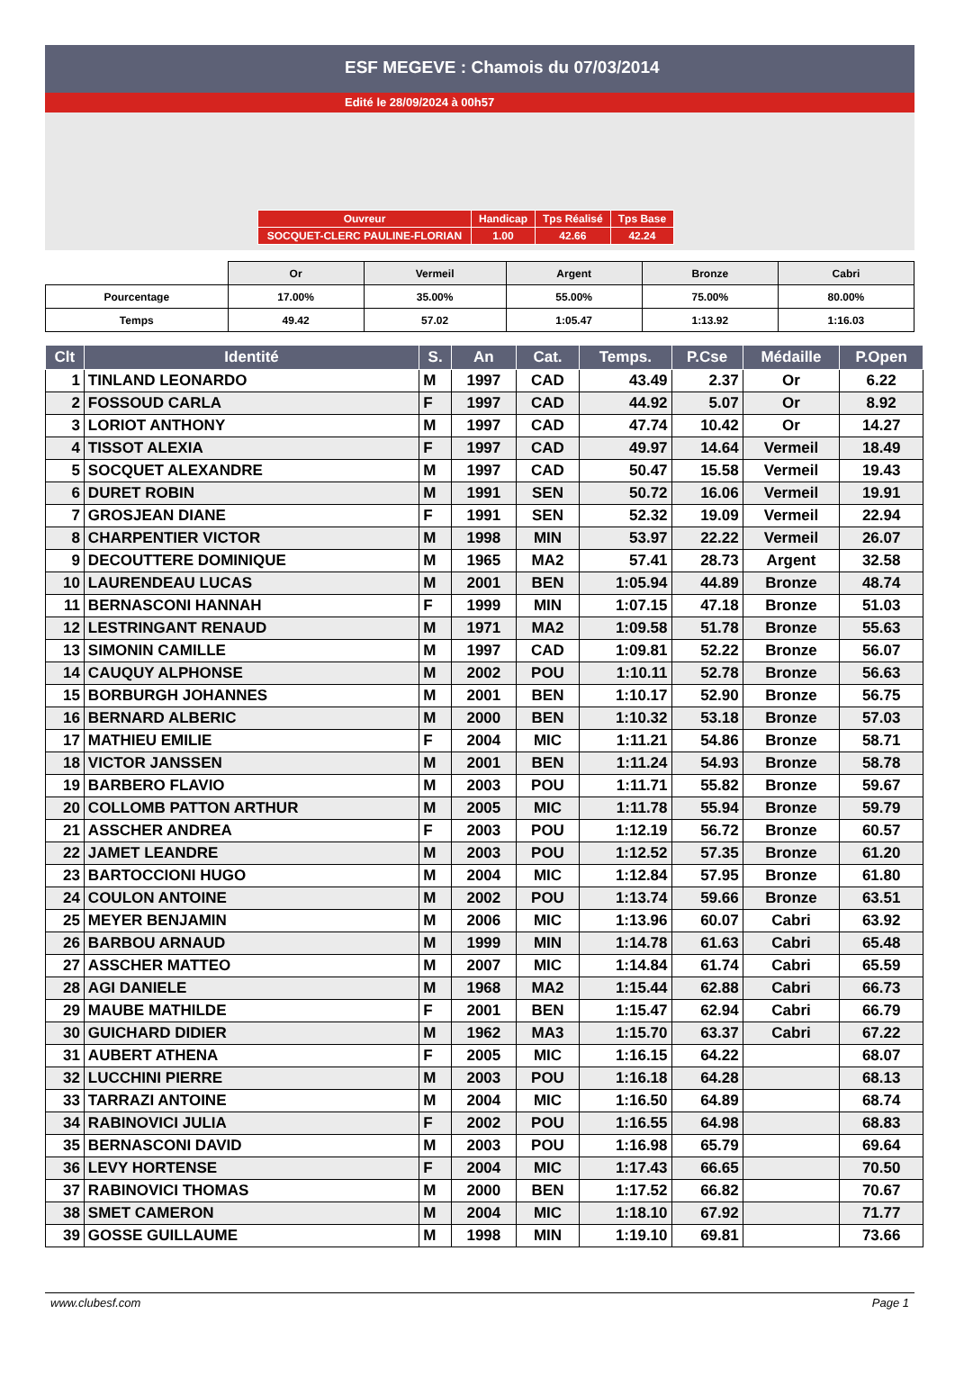ESF MEGEVE : Chamois du 07/03/2014
Edité le 28/09/2024 à 00h57
| Ouvreur | Handicap | Tps Réalisé | Tps Base |
| SOCQUET-CLERC PAULINE-FLORIAN | 1.00 | 42.66 | 42.24 |
| | Or | Vermeil | Argent | Bronze | Cabri |
| Pourcentage | 17.00% | 35.00% | 55.00% | 75.00% | 80.00% |
| Temps | 49.42 | 57.02 | 1:05.47 | 1:13.92 | 1:16.03 |
| Clt | Identité | S. | An | Cat. | Temps. | P.Cse | Médaille | P.Open |
| --- | --- | --- | --- | --- | --- | --- | --- | --- |
| 1 | TINLAND LEONARDO | M | 1997 | CAD | 43.49 | 2.37 | Or | 6.22 |
| 2 | FOSSOUD CARLA | F | 1997 | CAD | 44.92 | 5.07 | Or | 8.92 |
| 3 | LORIOT ANTHONY | M | 1997 | CAD | 47.74 | 10.42 | Or | 14.27 |
| 4 | TISSOT ALEXIA | F | 1997 | CAD | 49.97 | 14.64 | Vermeil | 18.49 |
| 5 | SOCQUET ALEXANDRE | M | 1997 | CAD | 50.47 | 15.58 | Vermeil | 19.43 |
| 6 | DURET ROBIN | M | 1991 | SEN | 50.72 | 16.06 | Vermeil | 19.91 |
| 7 | GROSJEAN DIANE | F | 1991 | SEN | 52.32 | 19.09 | Vermeil | 22.94 |
| 8 | CHARPENTIER VICTOR | M | 1998 | MIN | 53.97 | 22.22 | Vermeil | 26.07 |
| 9 | DECOUTTERE DOMINIQUE | M | 1965 | MA2 | 57.41 | 28.73 | Argent | 32.58 |
| 10 | LAURENDEAU LUCAS | M | 2001 | BEN | 1:05.94 | 44.89 | Bronze | 48.74 |
| 11 | BERNASCONI HANNAH | F | 1999 | MIN | 1:07.15 | 47.18 | Bronze | 51.03 |
| 12 | LESTRINGANT RENAUD | M | 1971 | MA2 | 1:09.58 | 51.78 | Bronze | 55.63 |
| 13 | SIMONIN CAMILLE | M | 1997 | CAD | 1:09.81 | 52.22 | Bronze | 56.07 |
| 14 | CAUQUY ALPHONSE | M | 2002 | POU | 1:10.11 | 52.78 | Bronze | 56.63 |
| 15 | BORBURGH JOHANNES | M | 2001 | BEN | 1:10.17 | 52.90 | Bronze | 56.75 |
| 16 | BERNARD ALBERIC | M | 2000 | BEN | 1:10.32 | 53.18 | Bronze | 57.03 |
| 17 | MATHIEU EMILIE | F | 2004 | MIC | 1:11.21 | 54.86 | Bronze | 58.71 |
| 18 | VICTOR JANSSEN | M | 2001 | BEN | 1:11.24 | 54.93 | Bronze | 58.78 |
| 19 | BARBERO FLAVIO | M | 2003 | POU | 1:11.71 | 55.82 | Bronze | 59.67 |
| 20 | COLLOMB PATTON ARTHUR | M | 2005 | MIC | 1:11.78 | 55.94 | Bronze | 59.79 |
| 21 | ASSCHER ANDREA | F | 2003 | POU | 1:12.19 | 56.72 | Bronze | 60.57 |
| 22 | JAMET LEANDRE | M | 2003 | POU | 1:12.52 | 57.35 | Bronze | 61.20 |
| 23 | BARTOCCIONI HUGO | M | 2004 | MIC | 1:12.84 | 57.95 | Bronze | 61.80 |
| 24 | COULON ANTOINE | M | 2002 | POU | 1:13.74 | 59.66 | Bronze | 63.51 |
| 25 | MEYER BENJAMIN | M | 2006 | MIC | 1:13.96 | 60.07 | Cabri | 63.92 |
| 26 | BARBOU ARNAUD | M | 1999 | MIN | 1:14.78 | 61.63 | Cabri | 65.48 |
| 27 | ASSCHER MATTEO | M | 2007 | MIC | 1:14.84 | 61.74 | Cabri | 65.59 |
| 28 | AGI DANIELE | M | 1968 | MA2 | 1:15.44 | 62.88 | Cabri | 66.73 |
| 29 | MAUBE MATHILDE | F | 2001 | BEN | 1:15.47 | 62.94 | Cabri | 66.79 |
| 30 | GUICHARD DIDIER | M | 1962 | MA3 | 1:15.70 | 63.37 | Cabri | 67.22 |
| 31 | AUBERT ATHENA | F | 2005 | MIC | 1:16.15 | 64.22 | | 68.07 |
| 32 | LUCCHINI PIERRE | M | 2003 | POU | 1:16.18 | 64.28 | | 68.13 |
| 33 | TARRAZI ANTOINE | M | 2004 | MIC | 1:16.50 | 64.89 | | 68.74 |
| 34 | RABINOVICI JULIA | F | 2002 | POU | 1:16.55 | 64.98 | | 68.83 |
| 35 | BERNASCONI DAVID | M | 2003 | POU | 1:16.98 | 65.79 | | 69.64 |
| 36 | LEVY HORTENSE | F | 2004 | MIC | 1:17.43 | 66.65 | | 70.50 |
| 37 | RABINOVICI THOMAS | M | 2000 | BEN | 1:17.52 | 66.82 | | 70.67 |
| 38 | SMET CAMERON | M | 2004 | MIC | 1:18.10 | 67.92 | | 71.77 |
| 39 | GOSSE GUILLAUME | M | 1998 | MIN | 1:19.10 | 69.81 | | 73.66 |
www.clubesf.com Page 1